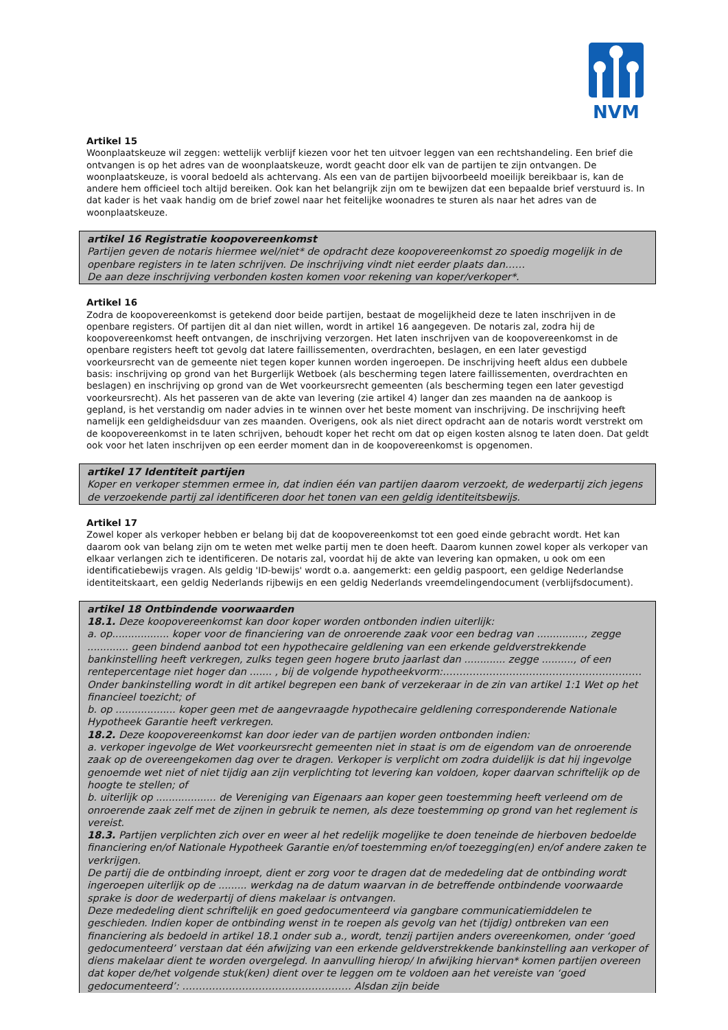NVM
Artikel 15
Woonplaatskeuze wil zeggen: wettelijk verblijf kiezen voor het ten uitvoer leggen van een rechtshandeling. Een brief die ontvangen is op het adres van de woonplaatskeuze, wordt geacht door elk van de partijen te zijn ontvangen. De woonplaatskeuze, is vooral bedoeld als achtervang. Als een van de partijen bijvoorbeeld moeilijk bereikbaar is, kan de andere hem officieel toch altijd bereiken. Ook kan het belangrijk zijn om te bewijzen dat een bepaalde brief verstuurd is. In dat kader is het vaak handig om de brief zowel naar het feitelijke woonadres te sturen als naar het adres van de woonplaatskeuze.
artikel 16 Registratie koopovereenkomst
Partijen geven de notaris hiermee wel/niet* de opdracht deze koopovereenkomst zo spoedig mogelijk in de openbare registers in te laten schrijven. De inschrijving vindt niet eerder plaats dan……
De aan deze inschrijving verbonden kosten komen voor rekening van koper/verkoper*.
Artikel 16
Zodra de koopovereenkomst is getekend door beide partijen, bestaat de mogelijkheid deze te laten inschrijven in de openbare registers. Of partijen dit al dan niet willen, wordt in artikel 16 aangegeven. De notaris zal, zodra hij de koopovereenkomst heeft ontvangen, de inschrijving verzorgen. Het laten inschrijven van de koopovereenkomst in de openbare registers heeft tot gevolg dat latere faillissementen, overdrachten, beslagen, en een later gevestigd voorkeursrecht van de gemeente niet tegen koper kunnen worden ingeroepen. De inschrijving heeft aldus een dubbele basis: inschrijving op grond van het Burgerlijk Wetboek (als bescherming tegen latere faillissementen, overdrachten en beslagen) en inschrijving op grond van de Wet voorkeursrecht gemeenten (als bescherming tegen een later gevestigd voorkeursrecht). Als het passeren van de akte van levering (zie artikel 4) langer dan zes maanden na de aankoop is gepland, is het verstandig om nader advies in te winnen over het beste moment van inschrijving. De inschrijving heeft namelijk een geldigheidsduur van zes maanden. Overigens, ook als niet direct opdracht aan de notaris wordt verstrekt om de koopovereenkomst in te laten schrijven, behoudt koper het recht om dat op eigen kosten alsnog te laten doen. Dat geldt ook voor het laten inschrijven op een eerder moment dan in de koopovereenkomst is opgenomen.
artikel 17 Identiteit partijen
Koper en verkoper stemmen ermee in, dat indien één van partijen daarom verzoekt, de wederpartij zich jegens de verzoekende partij zal identificeren door het tonen van een geldig identiteitsbewijs.
Artikel 17
Zowel koper als verkoper hebben er belang bij dat de koopovereenkomst tot een goed einde gebracht wordt. Het kan daarom ook van belang zijn om te weten met welke partij men te doen heeft. Daarom kunnen zowel koper als verkoper van elkaar verlangen zich te identificeren. De notaris zal, voordat hij de akte van levering kan opmaken, u ook om een identificatiebewijs vragen. Als geldig 'ID-bewijs' wordt o.a. aangemerkt: een geldig paspoort, een geldige Nederlandse identiteitskaart, een geldig Nederlands rijbewijs en een geldig Nederlands vreemdelingendocument (verblijfsdocument).
artikel 18 Ontbindende voorwaarden
18.1. Deze koopovereenkomst kan door koper worden ontbonden indien uiterlijk:
a. op.................. koper voor de financiering van de onroerende zaak voor een bedrag van ..............., zegge ............. geen bindend aanbod tot een hypothecaire geldlening van een erkende geldverstrekkende bankinstelling heeft verkregen, zulks tegen geen hogere bruto jaarlast dan ............. zegge .........., of een rentepercentage niet hoger dan ....... , bij de volgende hypotheekvorm:……………………………………………………
Onder bankinstelling wordt in dit artikel begrepen een bank of verzekeraar in de zin van artikel 1:1 Wet op het financieel toezicht; of
b. op ................... koper geen met de aangevraagde hypothecaire geldlening corresponderende Nationale Hypotheek Garantie heeft verkregen.
18.2. Deze koopovereenkomst kan door ieder van de partijen worden ontbonden indien:
a. verkoper ingevolge de Wet voorkeursrecht gemeenten niet in staat is om de eigendom van de onroerende zaak op de overeengekomen dag over te dragen. Verkoper is verplicht om zodra duidelijk is dat hij ingevolge genoemde wet niet of niet tijdig aan zijn verplichting tot levering kan voldoen, koper daarvan schriftelijk op de hoogte te stellen; of
b. uiterlijk op ................... de Vereniging van Eigenaars aan koper geen toestemming heeft verleend om de onroerende zaak zelf met de zijnen in gebruik te nemen, als deze toestemming op grond van het reglement is vereist.
18.3. Partijen verplichten zich over en weer al het redelijk mogelijke te doen teneinde de hierboven bedoelde financiering en/of Nationale Hypotheek Garantie en/of toestemming en/of toezegging(en) en/of andere zaken te verkrijgen.
De partij die de ontbinding inroept, dient er zorg voor te dragen dat de mededeling dat de ontbinding wordt ingeroepen uiterlijk op de ......... werkdag na de datum waarvan in de betreffende ontbindende voorwaarde sprake is door de wederpartij of diens makelaar is ontvangen.
Deze mededeling dient schriftelijk en goed gedocumenteerd via gangbare communicatiemiddelen te geschieden. Indien koper de ontbinding wenst in te roepen als gevolg van het (tijdig) ontbreken van een financiering als bedoeld in artikel 18.1 onder sub a., wordt, tenzij partijen anders overeenkomen, onder ‘goed gedocumenteerd’ verstaan dat één afwijzing van een erkende geldverstrekkende bankinstelling aan verkoper of diens makelaar dient te worden overgelegd. In aanvulling hierop/ In afwijking hiervan* komen partijen overeen dat koper de/het volgende stuk(ken) dient over te leggen om te voldoen aan het vereiste van ‘goed gedocumenteerd’: …………………………………………… Alsdan zijn beide